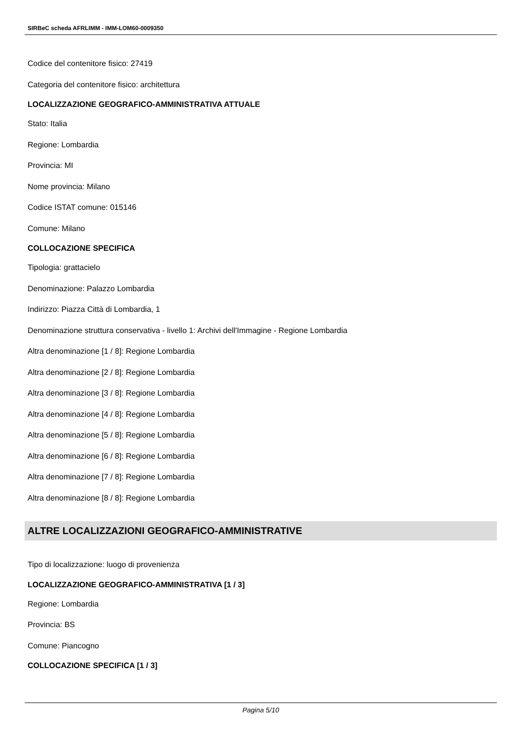SIRBeC scheda AFRLIMM - IMM-LOM60-0009350
Codice del contenitore fisico: 27419
Categoria del contenitore fisico: architettura
LOCALIZZAZIONE GEOGRAFICO-AMMINISTRATIVA ATTUALE
Stato: Italia
Regione: Lombardia
Provincia: MI
Nome provincia: Milano
Codice ISTAT comune: 015146
Comune: Milano
COLLOCAZIONE SPECIFICA
Tipologia: grattacielo
Denominazione: Palazzo Lombardia
Indirizzo: Piazza Città di Lombardia, 1
Denominazione struttura conservativa - livello 1: Archivi dell'Immagine - Regione Lombardia
Altra denominazione [1 / 8]: Regione Lombardia
Altra denominazione [2 / 8]: Regione Lombardia
Altra denominazione [3 / 8]: Regione Lombardia
Altra denominazione [4 / 8]: Regione Lombardia
Altra denominazione [5 / 8]: Regione Lombardia
Altra denominazione [6 / 8]: Regione Lombardia
Altra denominazione [7 / 8]: Regione Lombardia
Altra denominazione [8 / 8]: Regione Lombardia
ALTRE LOCALIZZAZIONI GEOGRAFICO-AMMINISTRATIVE
Tipo di localizzazione: luogo di provenienza
LOCALIZZAZIONE GEOGRAFICO-AMMINISTRATIVA [1 / 3]
Regione: Lombardia
Provincia: BS
Comune: Piancogno
COLLOCAZIONE SPECIFICA [1 / 3]
Pagina 5/10